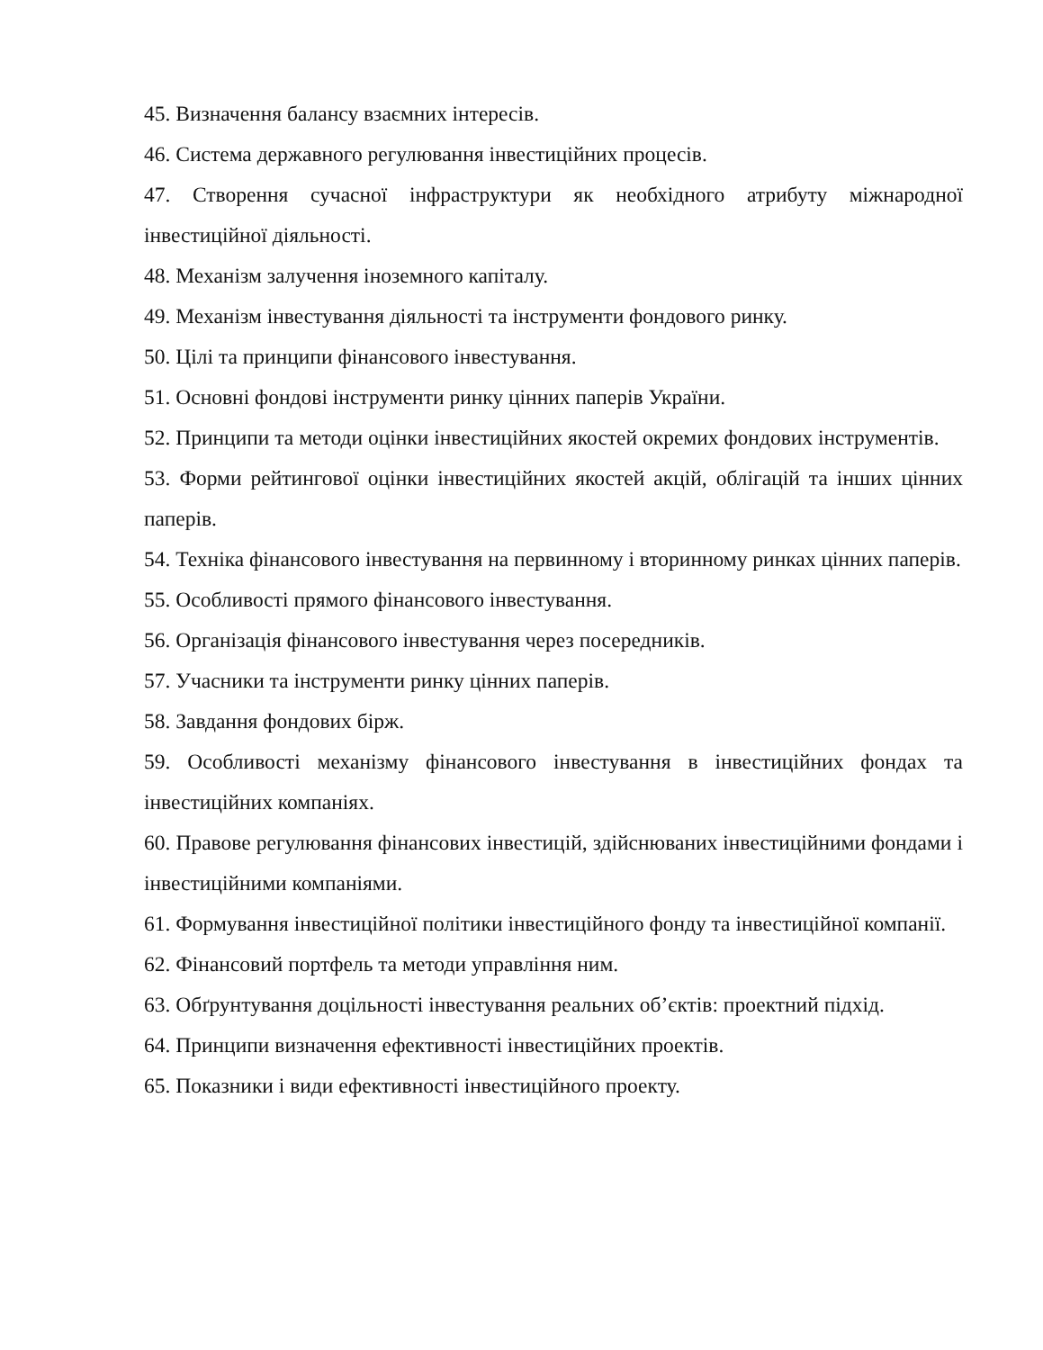45. Визначення балансу взаємних інтересів.
46. Система державного регулювання інвестиційних процесів.
47. Створення сучасної інфраструктури як необхідного атрибуту міжнародної інвестиційної діяльності.
48. Механізм залучення іноземного капіталу.
49. Механізм інвестування діяльності та інструменти фондового ринку.
50. Цілі та принципи фінансового інвестування.
51. Основні фондові інструменти ринку цінних паперів України.
52. Принципи та методи оцінки інвестиційних якостей окремих фондових інструментів.
53. Форми рейтингової оцінки інвестиційних якостей акцій, облігацій та інших цінних паперів.
54. Техніка фінансового інвестування на первинному і вторинному ринках цінних паперів.
55. Особливості прямого фінансового інвестування.
56. Організація фінансового інвестування через посередників.
57. Учасники та інструменти ринку цінних паперів.
58. Завдання фондових бірж.
59. Особливості механізму фінансового інвестування в інвестиційних фондах та інвестиційних компаніях.
60. Правове регулювання фінансових інвестицій, здійснюваних інвестиційними фондами і інвестиційними компаніями.
61. Формування інвестиційної політики інвестиційного фонду та інвестиційної компанії.
62. Фінансовий портфель та методи управління ним.
63. Обґрунтування доцільності інвестування реальних об’єктів: проектний підхід.
64. Принципи визначення ефективності інвестиційних проектів.
65. Показники і види ефективності інвестиційного проекту.